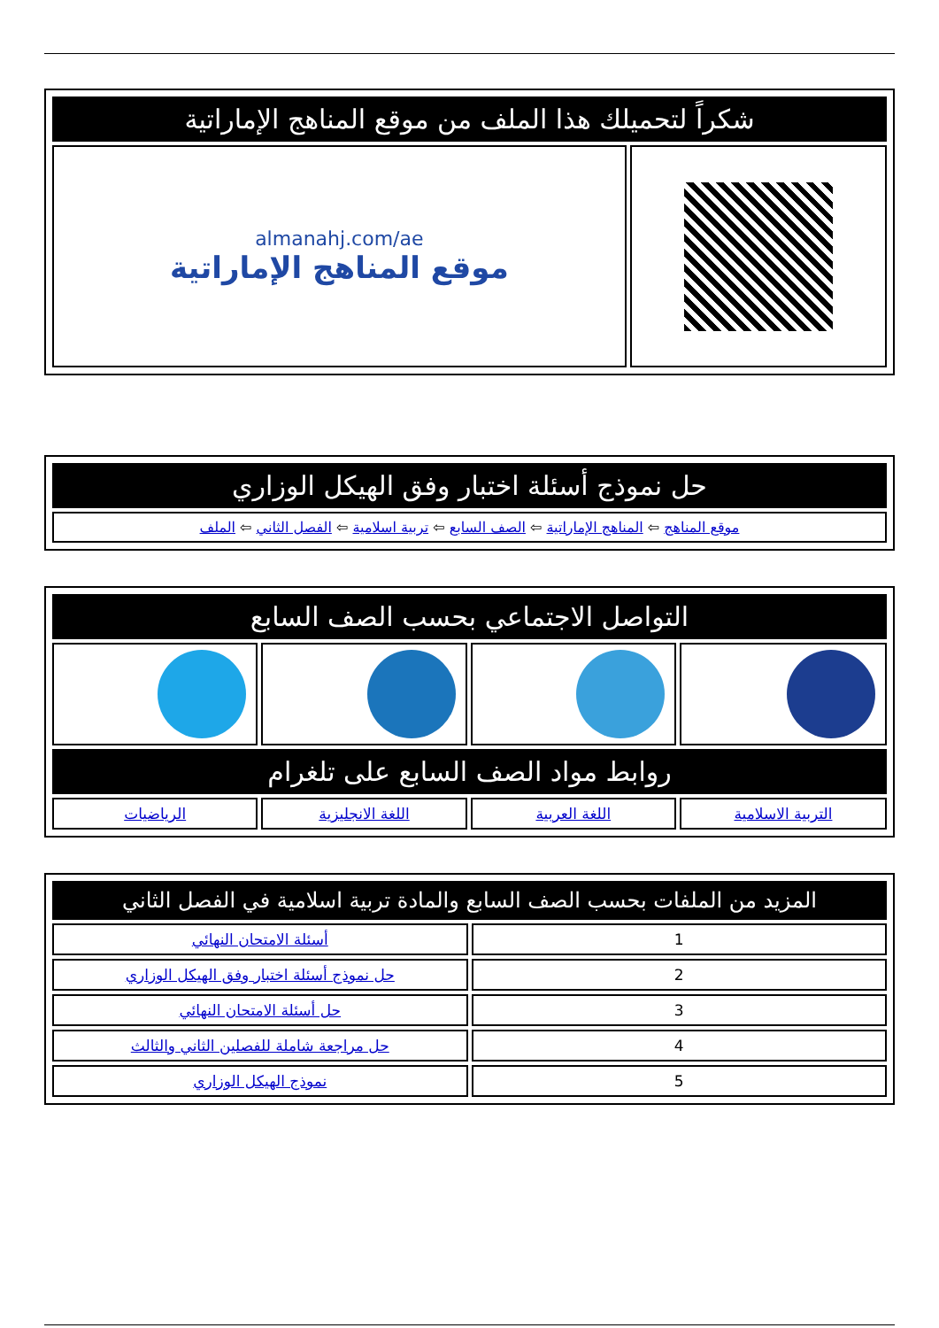| شكراً لتحميلك هذا الملف من موقع المناهج الإماراتية | |
| --- | --- |
| | almanahj.com/ae موقع المناهج الإماراتية |
| حل نموذج أسئلة اختبار وفق الهيكل الوزاري |
| --- |
| موقع المناهج ⇦ المناهج الإماراتية ⇦ الصف السابع ⇦ تربية اسلامية ⇦ الفصل الثاني ⇦ الملف |
| التواصل الاجتماعي بحسب الصف السابع | | | |
| --- | --- | --- | --- |
| روابط مواد الصف السابع على تلغرام | | | |
| التربية الاسلامية | اللغة العربية | اللغة الانجليزية | الرياضيات |
| المزيد من الملفات بحسب الصف السابع والمادة تربية اسلامية في الفصل الثاني | |
| --- | --- |
| 1 | أسئلة الامتحان النهائي |
| 2 | حل نموذج أسئلة اختبار وفق الهيكل الوزاري |
| 3 | حل أسئلة الامتحان النهائي |
| 4 | حل مراجعة شاملة للفصلين الثاني والثالث |
| 5 | نموذج الهيكل الوزاري |